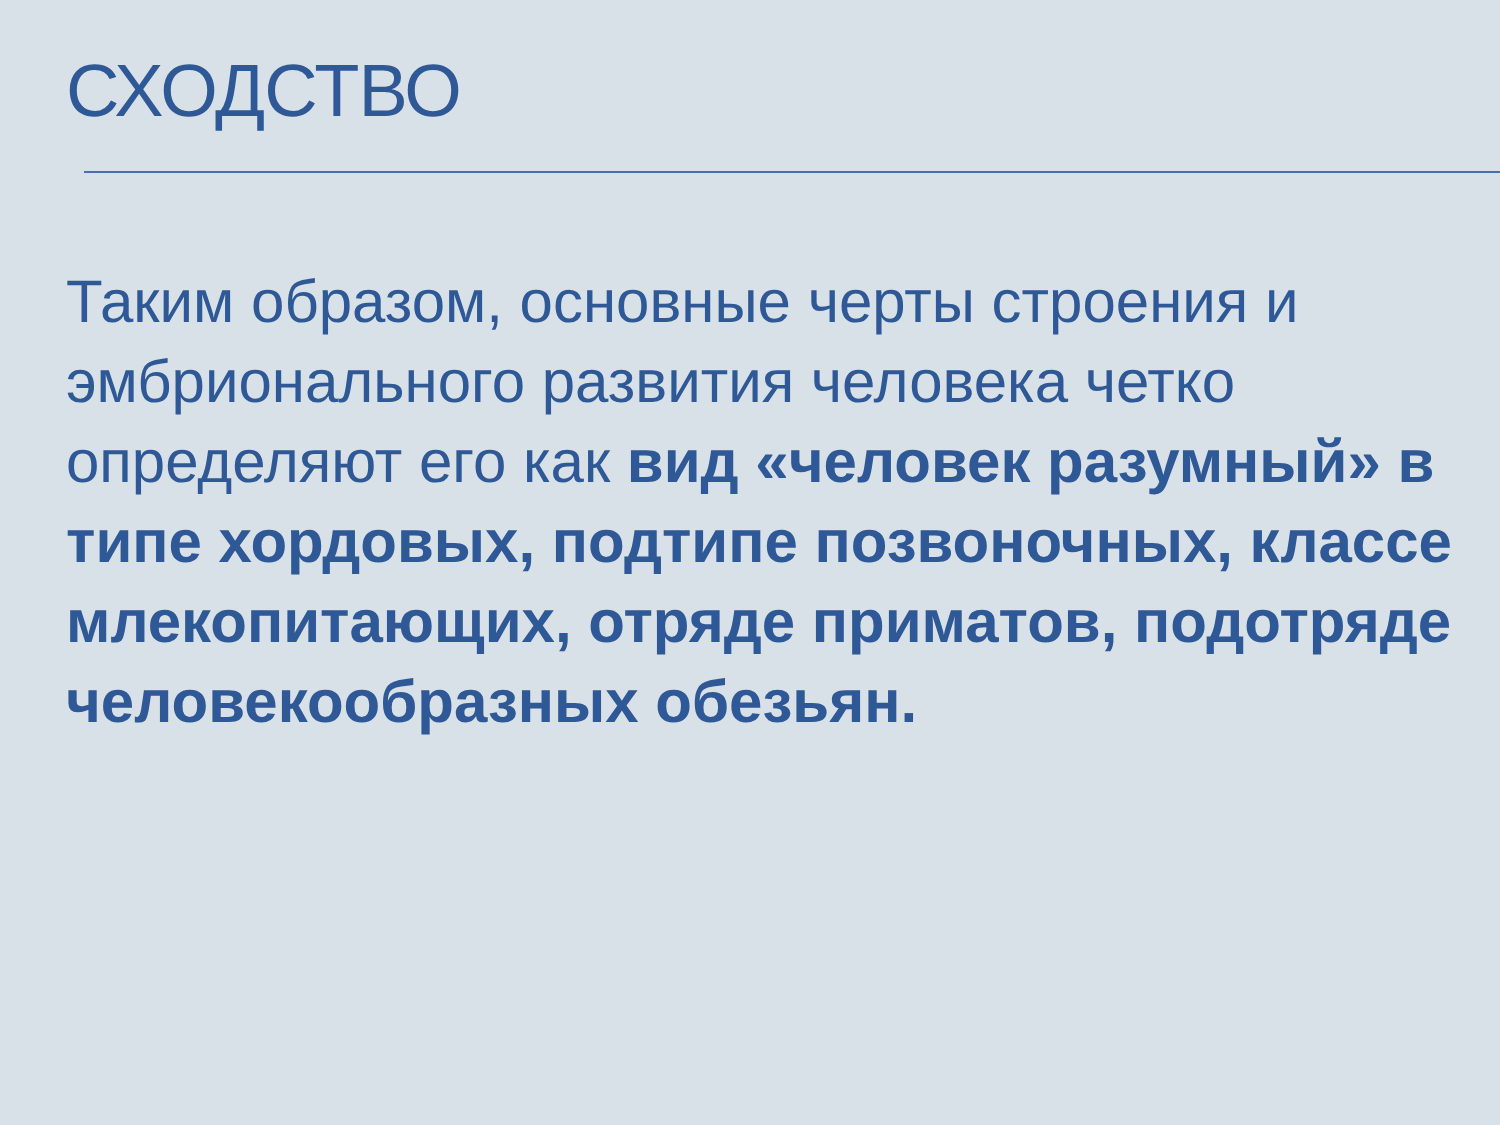СХОДСТВО
Таким образом, основные черты строения и эмбрионального развития человека четко определяют его как вид «человек разумный» в типе хордовых, подтипе позвоночных, классе млекопитающих, отряде приматов, подотряде человекообразных обезьян.